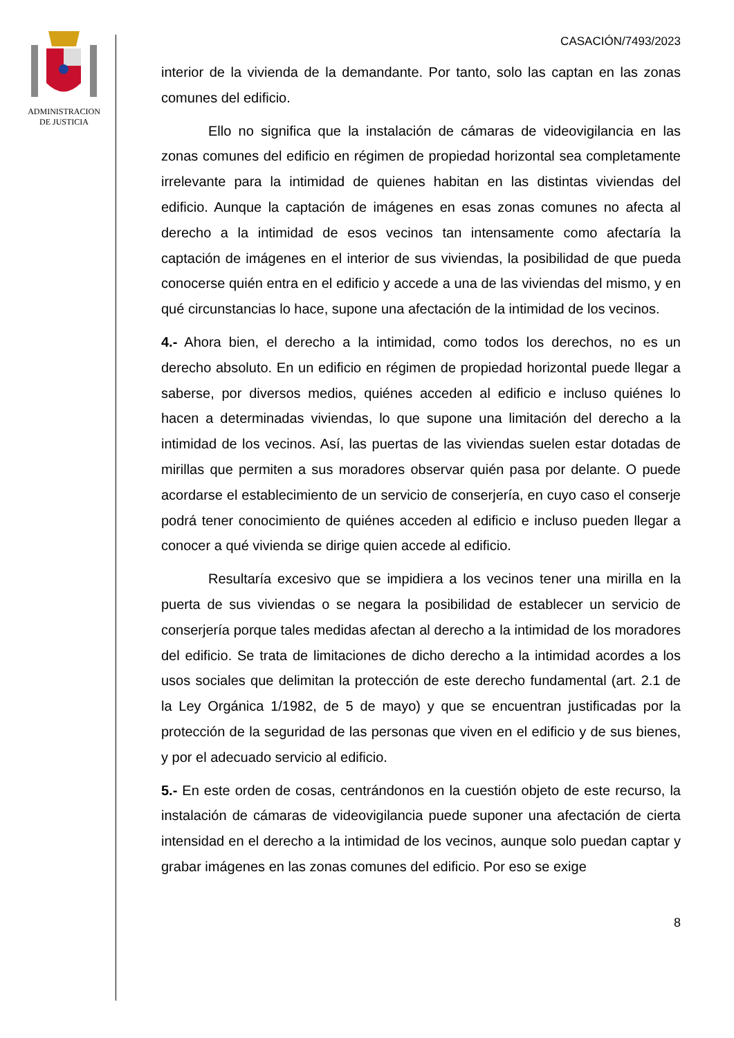ADMINISTRACION
DE JUSTICIA
CASACIÓN/7493/2023
interior de la vivienda de la demandante. Por tanto, solo las captan en las zonas comunes del edificio.
Ello no significa que la instalación de cámaras de videovigilancia en las zonas comunes del edificio en régimen de propiedad horizontal sea completamente irrelevante para la intimidad de quienes habitan en las distintas viviendas del edificio. Aunque la captación de imágenes en esas zonas comunes no afecta al derecho a la intimidad de esos vecinos tan intensamente como afectaría la captación de imágenes en el interior de sus viviendas, la posibilidad de que pueda conocerse quién entra en el edificio y accede a una de las viviendas del mismo, y en qué circunstancias lo hace, supone una afectación de la intimidad de los vecinos.
4.- Ahora bien, el derecho a la intimidad, como todos los derechos, no es un derecho absoluto. En un edificio en régimen de propiedad horizontal puede llegar a saberse, por diversos medios, quiénes acceden al edificio e incluso quiénes lo hacen a determinadas viviendas, lo que supone una limitación del derecho a la intimidad de los vecinos. Así, las puertas de las viviendas suelen estar dotadas de mirillas que permiten a sus moradores observar quién pasa por delante. O puede acordarse el establecimiento de un servicio de conserjería, en cuyo caso el conserje podrá tener conocimiento de quiénes acceden al edificio e incluso pueden llegar a conocer a qué vivienda se dirige quien accede al edificio.
Resultaría excesivo que se impidiera a los vecinos tener una mirilla en la puerta de sus viviendas o se negara la posibilidad de establecer un servicio de conserjería porque tales medidas afectan al derecho a la intimidad de los moradores del edificio. Se trata de limitaciones de dicho derecho a la intimidad acordes a los usos sociales que delimitan la protección de este derecho fundamental (art. 2.1 de la Ley Orgánica 1/1982, de 5 de mayo) y que se encuentran justificadas por la protección de la seguridad de las personas que viven en el edificio y de sus bienes, y por el adecuado servicio al edificio.
5.- En este orden de cosas, centrándonos en la cuestión objeto de este recurso, la instalación de cámaras de videovigilancia puede suponer una afectación de cierta intensidad en el derecho a la intimidad de los vecinos, aunque solo puedan captar y grabar imágenes en las zonas comunes del edificio. Por eso se exige
8